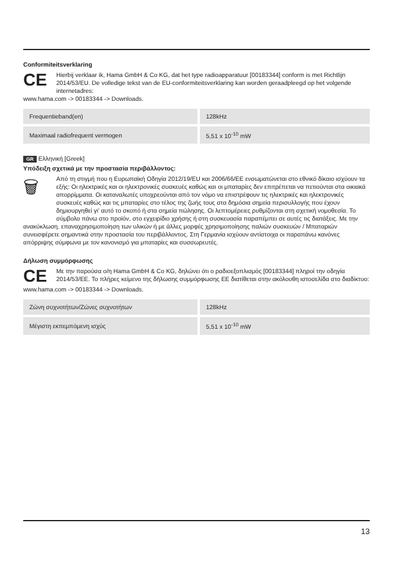Conformiteitsverklaring
CE
Hierbij verklaar ik, Hama GmbH & Co KG, dat het type radioapparatuur [00183344] conform is met Richtlijn 2014/53/EU. De volledige tekst van de EU-conformiteitsverklaring kan worden geraadpleegd op het volgende internetadres:
www.hama.com -> 00183344 -> Downloads.
| Frequentieband(en) | 128kHz |
| Maximaal radiofrequent vermogen | 5,51 x 10<sup>-10</sup> mW |
GR Ελληνική [Greek]
Υπόδειξη σχετικά με την προστασία περιβάλλοντος:
🗑
Από τη στιγμή που η Ευρωπαϊκή Οδηγία 2012/19/EU και 2006/66/EE ενσωματώνεται στο εθνικό δίκαιο ισχύουν τα εξής: Οι ηλεκτρικές και οι ηλεκτρονικές συσκευές καθώς και οι μπαταρίες δεν επιτρέπεται να πετιούνται στα οικιακά απορρίμματα. Οι καταναλωτές υποχρεούνται από τον νόμο να επιστρέφουν τις ηλεκτρικές και ηλεκτρονικές συσκευές καθώς και τις μπαταρίες στο τέλος της ζωής τους στα δημόσια σημεία περισυλλογής που έχουν δημιουργηθεί γι' αυτό το σκοπό ή στα σημεία πώλησης. Οι λεπτομέρειες ρυθμίζονται στη σχετική νομοθεσία. Το σύμβολο πάνω στο προϊόν, στο εγχειρίδιο χρήσης ή στη συσκευασία παραπέμπει σε αυτές τις διατάξεις. Με την ανακύκλωση, επαναχρησιμοποίηση των υλικών ή με άλλες μορφές χρησιμοποίησης παλιών συσκευών / Μπαταριών συνεισφέρετε σημαντικά στην προστασία του περιβάλλοντος. Στη Γερμανία ισχύουν αντίστοιχα οι παραπάνω κανόνες απόρριψης σύμφωνα με τον κανονισμό για μπαταρίες και συσσωρευτές.
Δήλωση συμμόρφωσης
CE
Με την παρούσα ο/η Hama GmbH & Co KG, δηλώνει ότι ο ραδιοεξοπλισμός [00183344] πληροί την οδηγία 2014/53/EE. Το πλήρες κείμενο της δήλωσης συμμόρφωσης ΕΕ διατίθεται στην ακόλουθη ιστοσελίδα στο διαδίκτυο:
www.hama.com -> 00183344 -> Downloads.
| Ζώνη συχνοτήτων/Ζώνες συχνοτήτων | 128kHz |
| Μέγιστη εκπεμπόμενη ισχύς | 5,51 x 10<sup>-10</sup> mW |
13